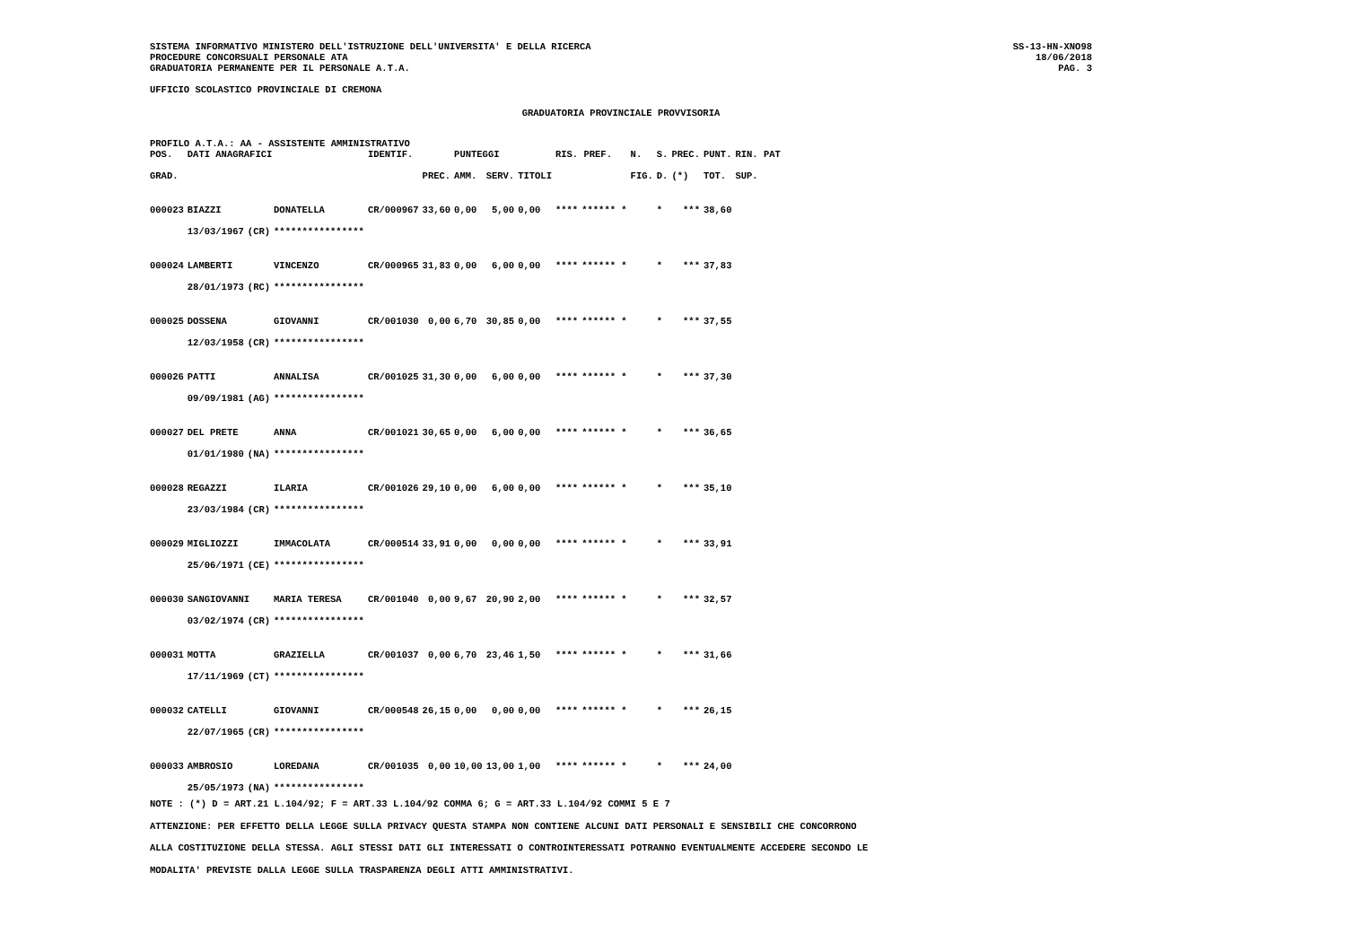SISTEMA INFORMATIVO MINISTERO DELL'ISTRUZIONE DELL'UNIVERSITA' E DELLA RICERCA
PROCEDURE CONCORSUALI PERSONALE ATA
GRADUATORIA PERMANENTE PER IL PERSONALE A.T.A.
SS-13-HN-XNO98
18/06/2018
PAG. 3
UFFICIO SCOLASTICO PROVINCIALE DI CREMONA
GRADUATORIA PROVINCIALE PROVVISORIA
PROFILO A.T.A.: AA - ASSISTENTE AMMINISTRATIVO
| POS. | DATI ANAGRAFICI | | | IDENTIF. | | PUNTEGGI | | | RIS. PREF. | | N. | S. | PREC. | PUNT. | RIN. PAT |
| --- | --- | --- | --- | --- | --- | --- | --- | --- | --- | --- | --- | --- | --- | --- | --- |
| GRAD. | | | | | PREC. | AMM. | SERV. | TITOLI | | | FIG. | D. | (*) | TOT. | SUP. |
| 000023 | BIAZZI | | DONATELLA | CR/000967 | 33,60 | 0,00 | 5,00 | 0,00 | **** | ****** * | | * | *** | 38,60 | |
| | 13/03/1967 | (CR) | **************** | | | | | | | | | | | | |
| 000024 | LAMBERTI | | VINCENZO | CR/000965 | 31,83 | 0,00 | 6,00 | 0,00 | **** | ****** * | | * | *** | 37,83 | |
| | 28/01/1973 | (RC) | **************** | | | | | | | | | | | | |
| 000025 | DOSSENA | | GIOVANNI | CR/001030 | 0,00 | 6,70 | 30,85 | 0,00 | **** | ****** * | | * | *** | 37,55 | |
| | 12/03/1958 | (CR) | **************** | | | | | | | | | | | | |
| 000026 | PATTI | | ANNALISA | CR/001025 | 31,30 | 0,00 | 6,00 | 0,00 | **** | ****** * | | * | *** | 37,30 | |
| | 09/09/1981 | (AG) | **************** | | | | | | | | | | | | |
| 000027 | DEL PRETE | | ANNA | CR/001021 | 30,65 | 0,00 | 6,00 | 0,00 | **** | ****** * | | * | *** | 36,65 | |
| | 01/01/1980 | (NA) | **************** | | | | | | | | | | | | |
| 000028 | REGAZZI | | ILARIA | CR/001026 | 29,10 | 0,00 | 6,00 | 0,00 | **** | ****** * | | * | *** | 35,10 | |
| | 23/03/1984 | (CR) | **************** | | | | | | | | | | | | |
| 000029 | MIGLIOZZI | | IMMACOLATA | CR/000514 | 33,91 | 0,00 | 0,00 | 0,00 | **** | ****** * | | * | *** | 33,91 | |
| | 25/06/1971 | (CE) | **************** | | | | | | | | | | | | |
| 000030 | SANGIOVANNI | | MARIA TERESA | CR/001040 | 0,00 | 9,67 | 20,90 | 2,00 | **** | ****** * | | * | *** | 32,57 | |
| | 03/02/1974 | (CR) | **************** | | | | | | | | | | | | |
| 000031 | MOTTA | | GRAZIELLA | CR/001037 | 0,00 | 6,70 | 23,46 | 1,50 | **** | ****** * | | * | *** | 31,66 | |
| | 17/11/1969 | (CT) | **************** | | | | | | | | | | | | |
| 000032 | CATELLI | | GIOVANNI | CR/000548 | 26,15 | 0,00 | 0,00 | 0,00 | **** | ****** * | | * | *** | 26,15 | |
| | 22/07/1965 | (CR) | **************** | | | | | | | | | | | | |
| 000033 | AMBROSIO | | LOREDANA | CR/001035 | 0,00 | 10,00 | 13,00 | 1,00 | **** | ****** * | | * | *** | 24,00 | |
| | 25/05/1973 | (NA) | **************** | | | | | | | | | | | | |
NOTE : (*) D = ART.21 L.104/92; F = ART.33 L.104/92 COMMA 6; G = ART.33 L.104/92 COMMI 5 E 7
ATTENZIONE: PER EFFETTO DELLA LEGGE SULLA PRIVACY QUESTA STAMPA NON CONTIENE ALCUNI DATI PERSONALI E SENSIBILI CHE CONCORRONO
ALLA COSTITUZIONE DELLA STESSA. AGLI STESSI DATI GLI INTERESSATI O CONTROINTERESSATI POTRANNO EVENTUALMENTE ACCEDERE SECONDO LE
MODALITA' PREVISTE DALLA LEGGE SULLA TRASPARENZA DEGLI ATTI AMMINISTRATIVI.